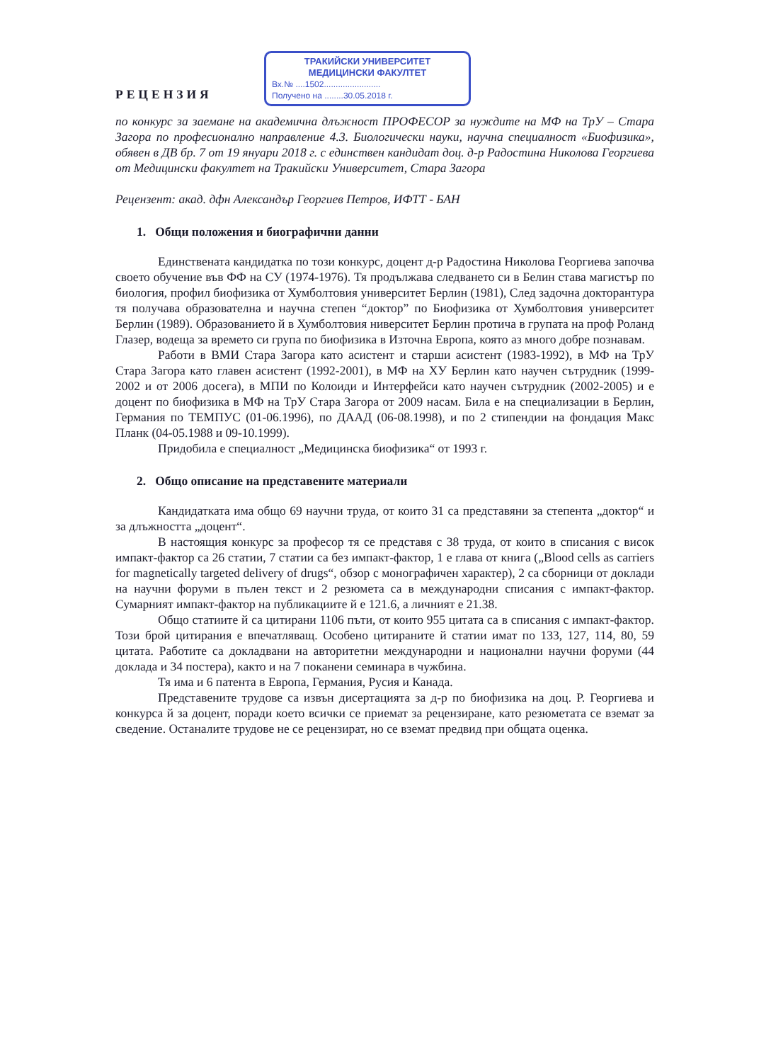РЕЦЕНЗИЯ
ТРАКИЙСКИ УНИВЕРСИТЕТ
МЕДИЦИНСКИ ФАКУЛТЕТ
Вх.№ ....1502........................
Получено на ........30.05.2018 г.
по конкурс за заемане на академична длъжност ПРОФЕСОР за нуждите на МФ на ТрУ – Стара Загора по професионално направление 4.3. Биологически науки, научна специалност «Биофизика», обявен в ДВ бр. 7 от 19 януари 2018 г. с единствен кандидат доц. д-р Радостина Николова Георгиева от Медицински факултет на Тракийски Университет, Стара Загора
Рецензент: акад. дфн Александър Георгиев Петров, ИФТТ - БАН
1. Общи положения и биографични данни
Единствената кандидатка по този конкурс, доцент д-р Радостина Николова Георгиева започва своето обучение във ФФ на СУ (1974-1976). Тя продължава следването си в Белин става магистър по биология, профил биофизика от Хумболтовия университет Берлин (1981), След задочна докторантура тя получава образователна и научна степен “доктор” по Биофизика от Хумболтовия университет Берлин (1989). Образованието й в Хумболтовия ниверситет Берлин протича в групата на проф Роланд Глазер, водеща за времето си група по биофизика в Източна Европа, която аз много добре познавам.
Работи в ВМИ Стара Загора като асистент и старши асистент (1983-1992), в МФ на ТрУ Стара Загора като главен асистент (1992-2001), в МФ на ХУ Берлин като научен сътрудник (1999-2002 и от 2006 досега), в МПИ по Колоиди и Интерфейси като научен сътрудник (2002-2005) и е доцент по биофизика в МФ на ТрУ Стара Загора от 2009 насам. Била е на специализации в Берлин, Германия по ТЕМПУС (01-06.1996), по ДААД (06-08.1998), и по 2 стипендии на фондация Макс Планк (04-05.1988 и 09-10.1999).
Придобила е специалност „Медицинска биофизика“ от 1993 г.
2. Общо описание на представените материали
Кандидатката има общо 69 научни труда, от които 31 са представяни за степента „доктор“ и за длъжността „доцент“.
В настоящия конкурс за професор тя се представя с 38 труда, от които в списания с висок импакт-фактор са 26 статии, 7 статии са без импакт-фактор, 1 е глава от книга („Blood cells as carriers for magnetically targeted delivery of drugs“, обзор с монографичен характер), 2 са сборници от доклади на научни форуми в пълен текст и 2 резюмета са в международни списания с импакт-фактор. Сумарният импакт-фактор на публикациите й е 121.6, а личният е 21.38.
Общо статиите й са цитирани 1106 пъти, от които 955 цитата са в списания с импакт-фактор. Този брой цитирания е впечатляващ. Особено цитираните й статии имат по 133, 127, 114, 80, 59 цитата. Работите са докладвани на авторитетни международни и национални научни форуми (44 доклада и 34 постера), както и на 7 поканени семинара в чужбина.
Тя има и 6 патента в Европа, Германия, Русия и Канада.
Представените трудове са извън дисертацията за д-р по биофизика на доц. Р. Георгиева и конкурса й за доцент, поради което всички се приемат за рецензиране, като резюметата се вземат за сведение. Останалите трудове не се рецензират, но се вземат предвид при общата оценка.